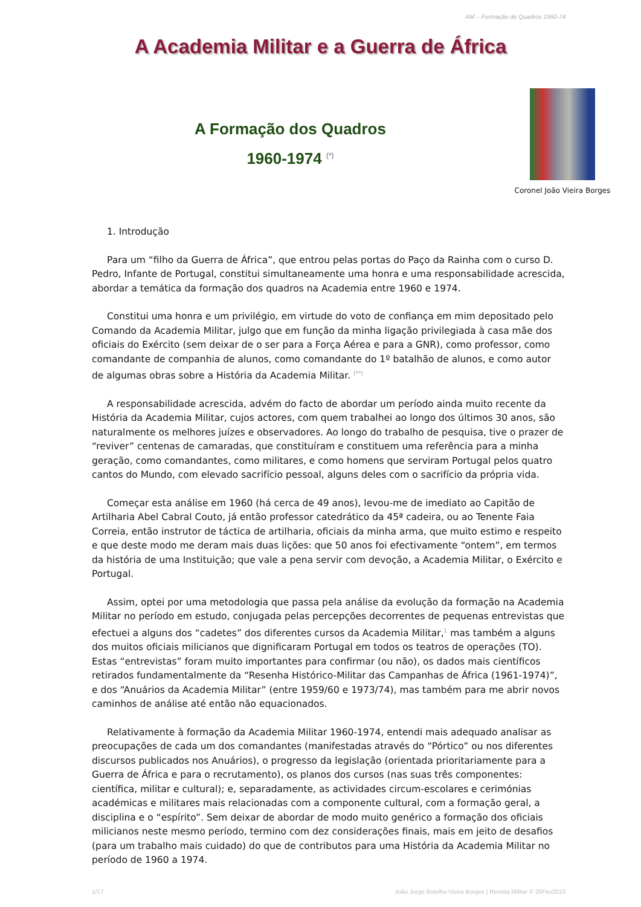AM – Formação de Quadros 1960-74
A Academia Militar e a Guerra de África
A Formação dos Quadros
1960-1974 <sup>(*)</sup>
Coronel João Vieira Borges
1. Introdução
Para um “filho da Guerra de África”, que entrou pelas portas do Paço da Rainha com o curso D. Pedro, Infante de Portugal, constitui simultaneamente uma honra e uma responsabilidade acrescida, abordar a temática da formação dos quadros na Academia entre 1960 e 1974.
Constitui uma honra e um privilégio, em virtude do voto de confiança em mim depositado pelo Comando da Academia Militar, julgo que em função da minha ligação privilegiada à casa mãe dos oficiais do Exército (sem deixar de o ser para a Força Aérea e para a GNR), como professor, como comandante de companhia de alunos, como comandante do 1º batalhão de alunos, e como autor de algumas obras sobre a História da Academia Militar. <sup>(**)</sup>
A responsabilidade acrescida, advém do facto de abordar um período ainda muito recente da História da Academia Militar, cujos actores, com quem trabalhei ao longo dos últimos 30 anos, são naturalmente os melhores juízes e observadores. Ao longo do trabalho de pesquisa, tive o prazer de “reviver” centenas de camaradas, que constituíram e constituem uma referência para a minha geração, como comandantes, como militares, e como homens que serviram Portugal pelos quatro cantos do Mundo, com elevado sacrifício pessoal, alguns deles com o sacrifício da própria vida.
Começar esta análise em 1960 (há cerca de 49 anos), levou-me de imediato ao Capitão de Artilharia Abel Cabral Couto, já então professor catedrático da 45ª cadeira, ou ao Tenente Faia Correia, então instrutor de táctica de artilharia, oficiais da minha arma, que muito estimo e respeito e que deste modo me deram mais duas lições: que 50 anos foi efectivamente “ontem”, em termos da história de uma Instituição; que vale a pena servir com devoção, a Academia Militar, o Exército e Portugal.
Assim, optei por uma metodologia que passa pela análise da evolução da formação na Academia Militar no período em estudo, conjugada pelas percepções decorrentes de pequenas entrevistas que efectuei a alguns dos “cadetes” dos diferentes cursos da Academia Militar,<sup>1</sup> mas também a alguns dos muitos oficiais milicianos que dignificaram Portugal em todos os teatros de operações (TO). Estas “entrevistas” foram muito importantes para confirmar (ou não), os dados mais científicos retirados fundamentalmente da “Resenha Histórico-Militar das Campanhas de África (1961-1974)”, e dos “Anuários da Academia Militar” (entre 1959/60 e 1973/74), mas também para me abrir novos caminhos de análise até então não equacionados.
Relativamente à formação da Academia Militar 1960-1974, entendi mais adequado analisar as preocupações de cada um dos comandantes (manifestadas através do “Pórtico” ou nos diferentes discursos publicados nos Anuários), o progresso da legislação (orientada prioritariamente para a Guerra de África e para o recrutamento), os planos dos cursos (nas suas três componentes: científica, militar e cultural); e, separadamente, as actividades circum-escolares e cerimónias académicas e militares mais relacionadas com a componente cultural, com a formação geral, a disciplina e o “espírito”. Sem deixar de abordar de modo muito genérico a formação dos oficiais milicianos neste mesmo período, termino com dez considerações finais, mais em jeito de desafios (para um trabalho mais cuidado) do que de contributos para uma História da Academia Militar no período de 1960 a 1974.
1/17 João Jorge Botelho Vieira Borges | Revista Militar © 26Fev2010